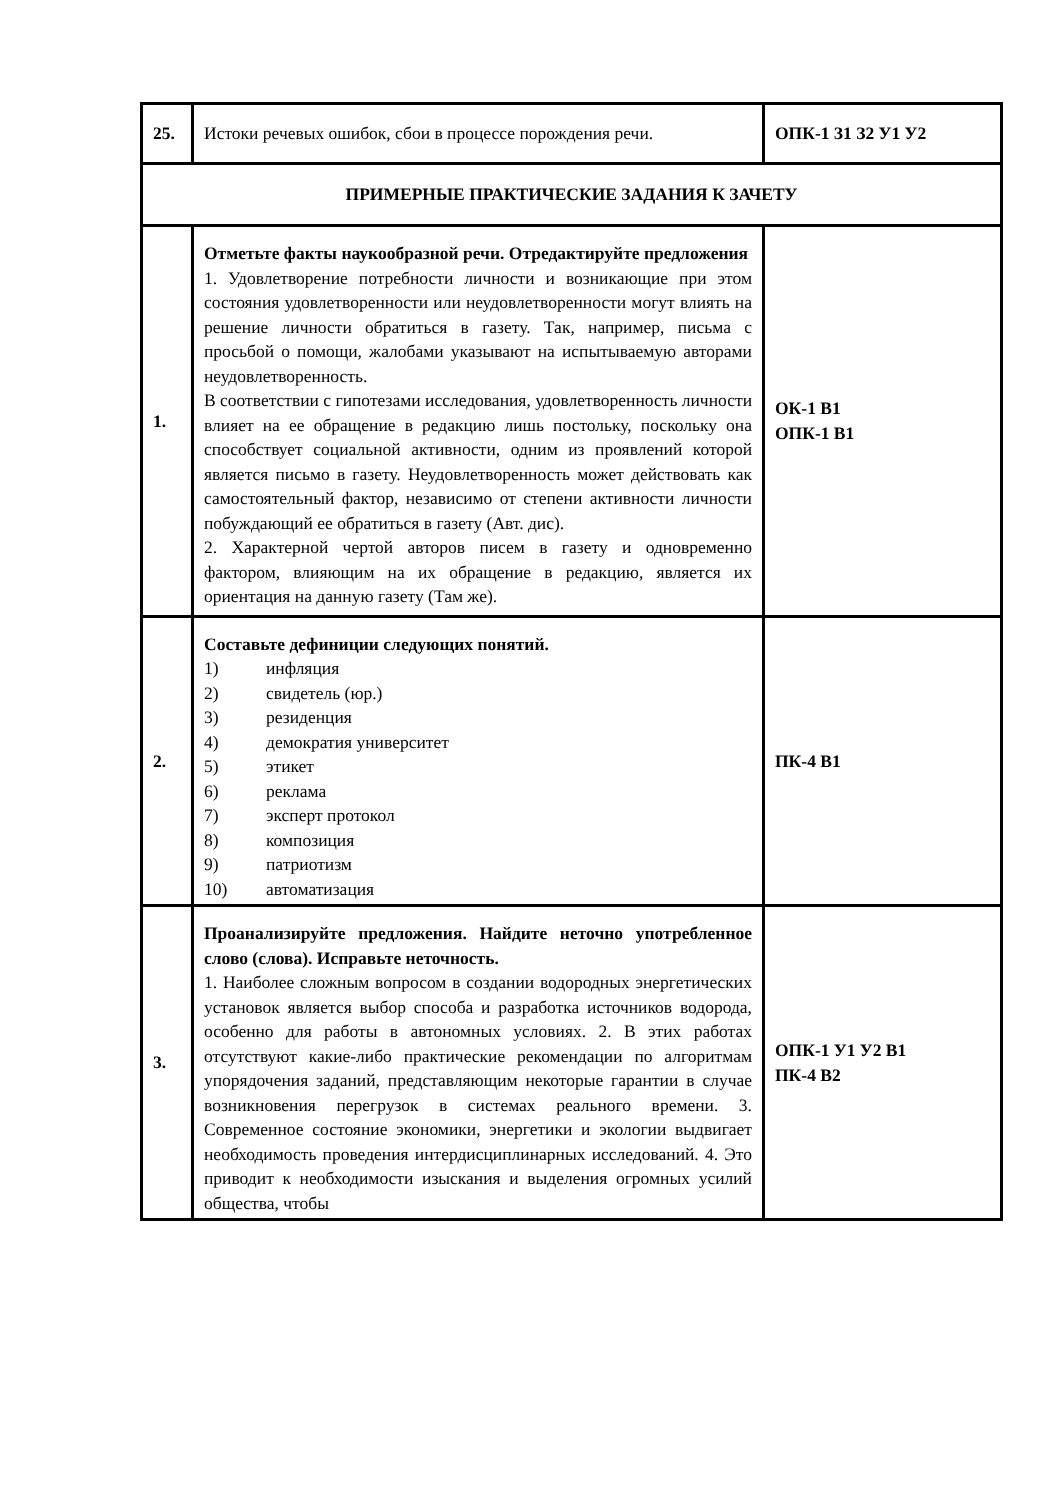| 25. | Истоки речевых ошибок, сбои в процессе порождения речи. | ОПК-1 З1 З2 У1 У2 |
| ПРИМЕРНЫЕ ПРАКТИЧЕСКИЕ ЗАДАНИЯ К ЗАЧЕТУ | | |
| 1. | Отметьте факты наукообразной речи. Отредактируйте предложения 1. Удовлетворение потребности личности и возникающие при этом состояния удовлетворенности или неудовлетворенности могут влиять на решение личности обратиться в газету. Так, например, письма с просьбой о помощи, жалобами указывают на испытываемую авторами неудовлетворенность. В соответствии с гипотезами исследования, удовлетворенность личности влияет на ее обращение в редакцию лишь постольку, поскольку она способствует социальной активности, одним из проявлений которой является письмо в газету. Неудовлетворенность может действовать как самостоятельный фактор, независимо от степени активности личности побуждающий ее обратиться в газету (Авт. дис). 2. Характерной чертой авторов писем в газету и одновременно фактором, влияющим на их обращение в редакцию, является их ориентация на данную газету (Там же). | ОК-1 В1 ОПК-1 В1 |
| 2. | Составьте дефиниции следующих понятий. 1) инфляция 2) свидетель (юр.) 3) резиденция 4) демократия университет 5) этикет 6) реклама 7) эксперт протокол 8) композиция 9) патриотизм 10) автоматизация | ПК-4 В1 |
| 3. | Проанализируйте предложения. Найдите неточно употребленное слово (слова). Исправьте неточность. 1. Наиболее сложным вопросом в создании водородных энергетических установок является выбор способа и разработка источников водорода, особенно для работы в автономных условиях. 2. В этих работах отсутствуют какие-либо практические рекомендации по алгоритмам упорядочения заданий, представляющим некоторые гарантии в случае возникновения перегрузок в системах реального времени. 3. Современное состояние экономики, энергетики и экологии выдвигает необходимость проведения интердисциплинарных исследований. 4. Это приводит к необходимости изыскания и выделения огромных усилий общества, чтобы | ОПК-1 У1 У2 В1 ПК-4 В2 |